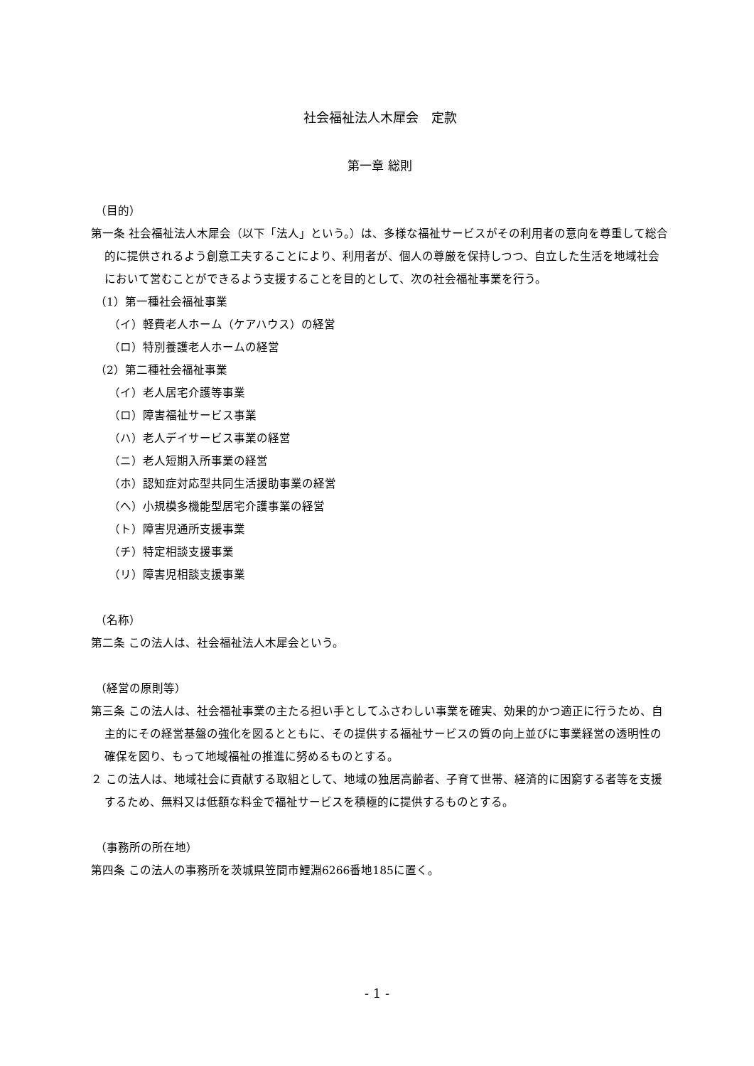社会福祉法人木犀会　定款
第一章 総則
（目的）
第一条 社会福祉法人木犀会（以下「法人」という。）は、多様な福祉サービスがその利用者の意向を尊重して総合的に提供されるよう創意工夫することにより、利用者が、個人の尊厳を保持しつつ、自立した生活を地域社会において営むことができるよう支援することを目的として、次の社会福祉事業を行う。
（1）第一種社会福祉事業
（イ）軽費老人ホーム（ケアハウス）の経営
（ロ）特別養護老人ホームの経営
（2）第二種社会福祉事業
（イ）老人居宅介護等事業
（ロ）障害福祉サービス事業
（ハ）老人デイサービス事業の経営
（ニ）老人短期入所事業の経営
（ホ）認知症対応型共同生活援助事業の経営
（ヘ）小規模多機能型居宅介護事業の経営
（ト）障害児通所支援事業
（チ）特定相談支援事業
（リ）障害児相談支援事業
（名称）
第二条 この法人は、社会福祉法人木犀会という。
（経営の原則等）
第三条 この法人は、社会福祉事業の主たる担い手としてふさわしい事業を確実、効果的かつ適正に行うため、自主的にその経営基盤の強化を図るとともに、その提供する福祉サービスの質の向上並びに事業経営の透明性の確保を図り、もって地域福祉の推進に努めるものとする。
２ この法人は、地域社会に貢献する取組として、地域の独居高齢者、子育て世帯、経済的に困窮する者等を支援するため、無料又は低額な料金で福祉サービスを積極的に提供するものとする。
（事務所の所在地）
第四条 この法人の事務所を茨城県笠間市鯉淵6266番地185に置く。
- 1 -